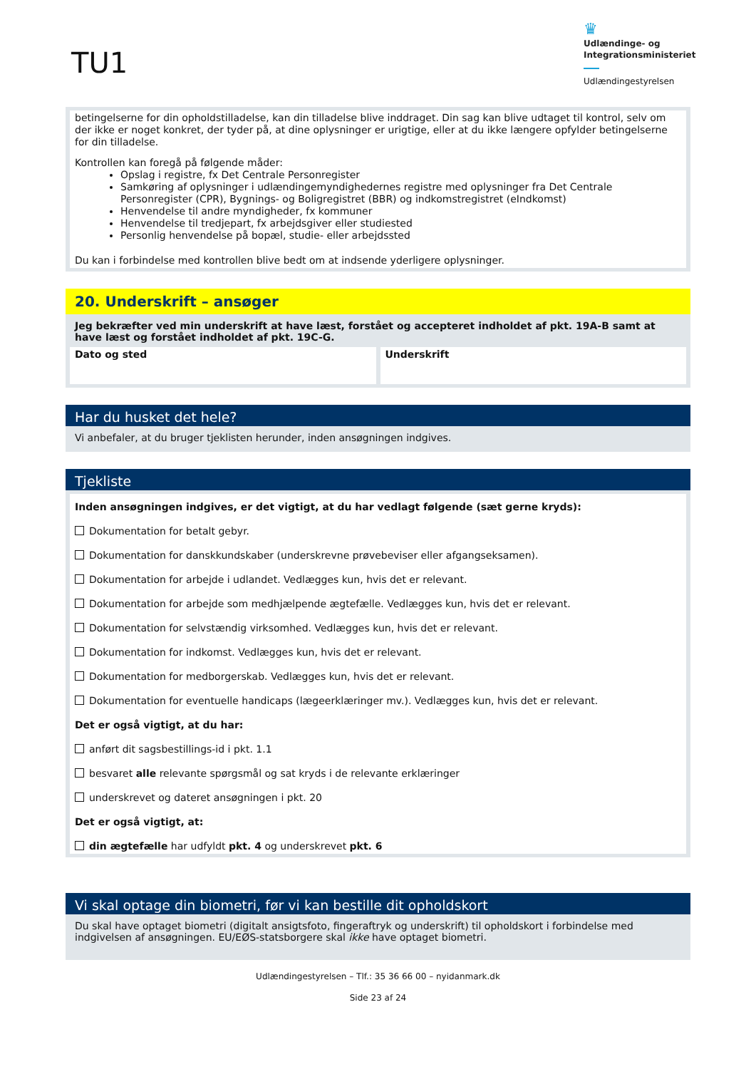TU1
♛
Udlændinge- og Integrationsministeriet
Udlændingestyrelsen
betingelserne for din opholdstilladelse, kan din tilladelse blive inddraget. Din sag kan blive udtaget til kontrol, selv om der ikke er noget konkret, der tyder på, at dine oplysninger er urigtige, eller at du ikke længere opfylder betingelserne for din tilladelse.
Kontrollen kan foregå på følgende måder:
Opslag i registre, fx Det Centrale Personregister
Samkøring af oplysninger i udlændingemyndighedernes registre med oplysninger fra Det Centrale Personregister (CPR), Bygnings- og Boligregistret (BBR) og indkomstregistret (eIndkomst)
Henvendelse til andre myndigheder, fx kommuner
Henvendelse til tredjepart, fx arbejdsgiver eller studiested
Personlig henvendelse på bopæl, studie- eller arbejdssted
Du kan i forbindelse med kontrollen blive bedt om at indsende yderligere oplysninger.
20. Underskrift – ansøger
Jeg bekræfter ved min underskrift at have læst, forstået og accepteret indholdet af pkt. 19A-B samt at have læst og forstået indholdet af pkt. 19C-G.
Dato og sted Underskrift
Har du husket det hele?
Vi anbefaler, at du bruger tjeklisten herunder, inden ansøgningen indgives.
Tjekliste
Inden ansøgningen indgives, er det vigtigt, at du har vedlagt følgende (sæt gerne kryds):
Dokumentation for betalt gebyr.
Dokumentation for danskkundskaber (underskrevne prøvebeviser eller afgangseksamen).
Dokumentation for arbejde i udlandet. Vedlægges kun, hvis det er relevant.
Dokumentation for arbejde som medhjælpende ægtefælle. Vedlægges kun, hvis det er relevant.
Dokumentation for selvstændig virksomhed. Vedlægges kun, hvis det er relevant.
Dokumentation for indkomst. Vedlægges kun, hvis det er relevant.
Dokumentation for medborgerskab. Vedlægges kun, hvis det er relevant.
Dokumentation for eventuelle handicaps (lægeerklæringer mv.). Vedlægges kun, hvis det er relevant.
Det er også vigtigt, at du har:
anført dit sagsbestillings-id i pkt. 1.1
besvaret alle relevante spørgsmål og sat kryds i de relevante erklæringer
underskrevet og dateret ansøgningen i pkt. 20
Det er også vigtigt, at:
din ægtefælle har udfyldt pkt. 4 og underskrevet pkt. 6
Vi skal optage din biometri, før vi kan bestille dit opholdskort
Du skal have optaget biometri (digitalt ansigtsfoto, fingeraftryk og underskrift) til opholdskort i forbindelse med indgivelsen af ansøgningen. EU/EØS-statsborgere skal ikke have optaget biometri.
Udlændingestyrelsen – Tlf.: 35 36 66 00 – nyidanmark.dk
Side 23 af 24